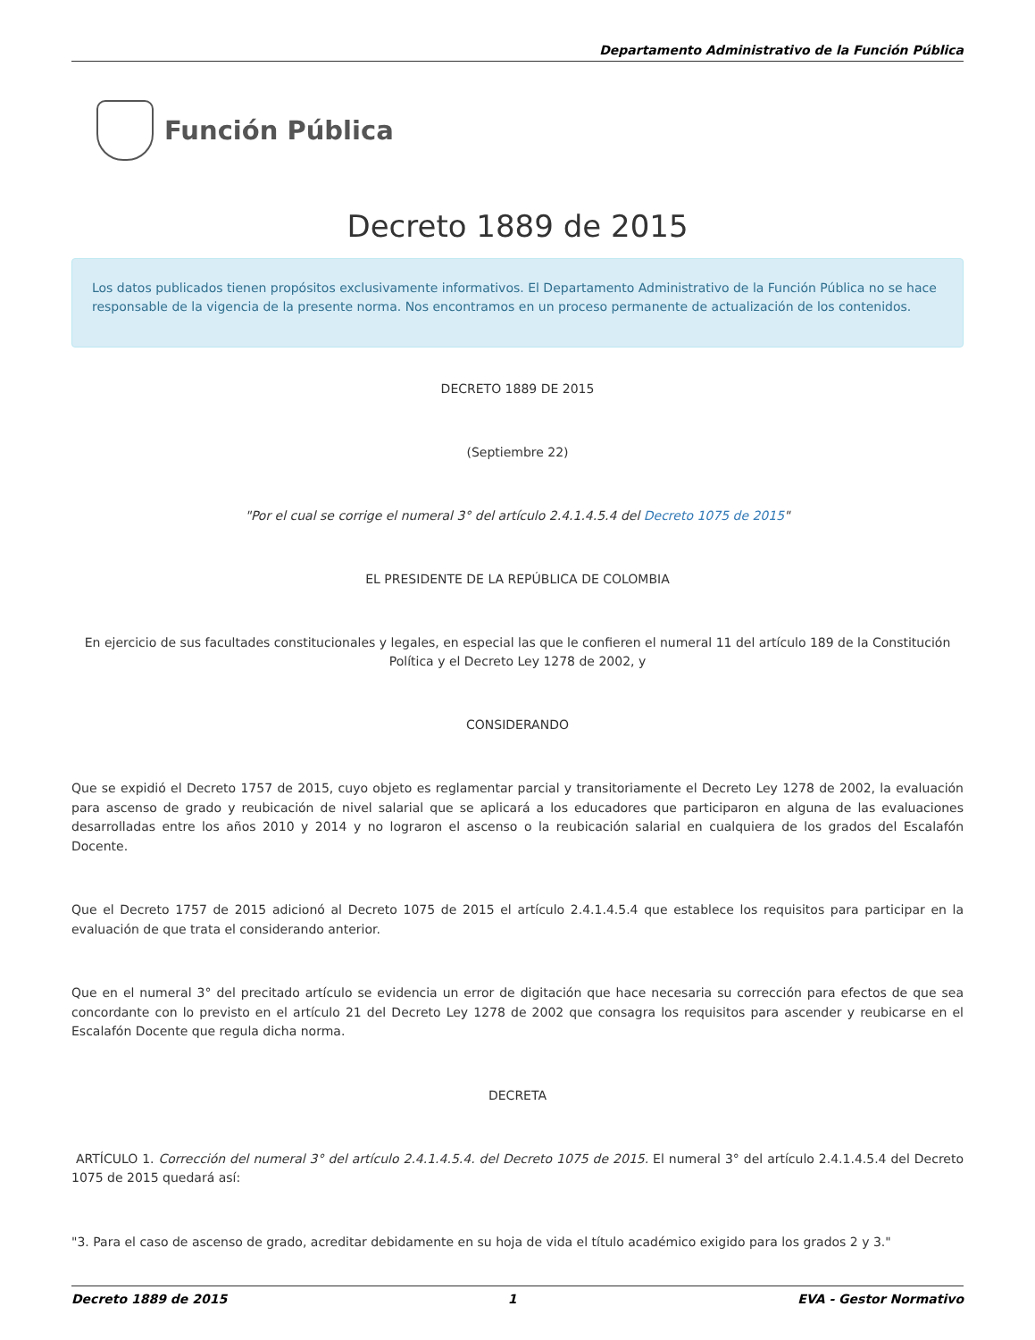Departamento Administrativo de la Función Pública
Función Pública
Decreto 1889 de 2015
Los datos publicados tienen propósitos exclusivamente informativos. El Departamento Administrativo de la Función Pública no se hace responsable de la vigencia de la presente norma. Nos encontramos en un proceso permanente de actualización de los contenidos.
DECRETO 1889 DE 2015
(Septiembre 22)
"Por el cual se corrige el numeral 3° del artículo 2.4.1.4.5.4 del Decreto 1075 de 2015"
EL PRESIDENTE DE LA REPÚBLICA DE COLOMBIA
En ejercicio de sus facultades constitucionales y legales, en especial las que le confieren el numeral 11 del artículo 189 de la Constitución Política y el Decreto Ley 1278 de 2002, y
CONSIDERANDO
Que se expidió el Decreto 1757 de 2015, cuyo objeto es reglamentar parcial y transitoriamente el Decreto Ley 1278 de 2002, la evaluación para ascenso de grado y reubicación de nivel salarial que se aplicará a los educadores que participaron en alguna de las evaluaciones desarrolladas entre los años 2010 y 2014 y no lograron el ascenso o la reubicación salarial en cualquiera de los grados del Escalafón Docente.
Que el Decreto 1757 de 2015 adicionó al Decreto 1075 de 2015 el artículo 2.4.1.4.5.4 que establece los requisitos para participar en la evaluación de que trata el considerando anterior.
Que en el numeral 3° del precitado artículo se evidencia un error de digitación que hace necesaria su corrección para efectos de que sea concordante con lo previsto en el artículo 21 del Decreto Ley 1278 de 2002 que consagra los requisitos para ascender y reubicarse en el Escalafón Docente que regula dicha norma.
DECRETA
ARTÍCULO 1. Corrección del numeral 3° del artículo 2.4.1.4.5.4. del Decreto 1075 de 2015. El numeral 3° del artículo 2.4.1.4.5.4 del Decreto 1075 de 2015 quedará así:
"3. Para el caso de ascenso de grado, acreditar debidamente en su hoja de vida el título académico exigido para los grados 2 y 3."
Decreto 1889 de 2015 1 EVA - Gestor Normativo